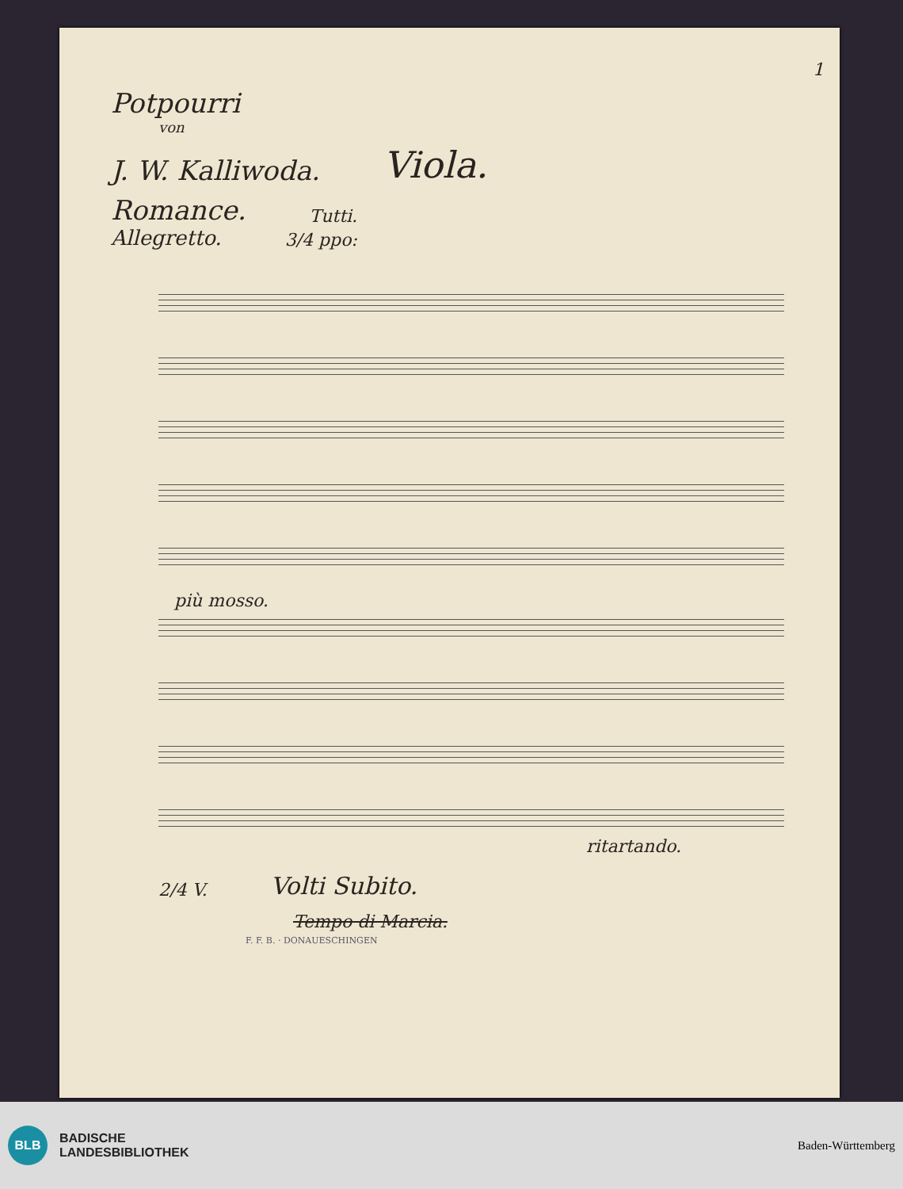1
Potpourri
von
J. W. Kalliwoda.
Viola.
Romance.
Tutti.
Allegretto.
3/4 ppo:
più mosso.
ritartando.
2/4 V.
Volti Subito.
Tempo di Marcia.
F. F. B. · DONAUESCHINGEN
BLB
BADISCHE
LANDESBIBLIOTHEK
Baden-Württemberg